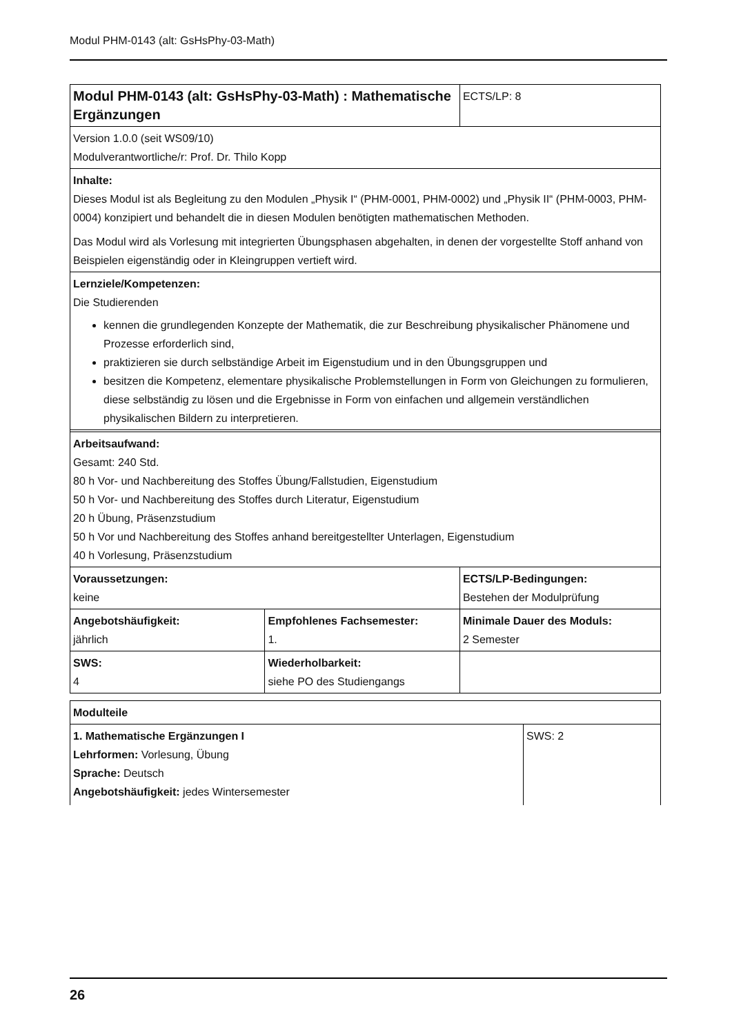Modul PHM-0143 (alt: GsHsPhy-03-Math)
| Modul PHM-0143 (alt: GsHsPhy-03-Math) : Mathematische Ergänzungen | | ECTS/LP: 8 |
| Version 1.0.0 (seit WS09/10) Modulverantwortliche/r: Prof. Dr. Thilo Kopp | | |
| Inhalte: Dieses Modul ist als Begleitung zu den Modulen „Physik I“ (PHM-0001, PHM-0002) und „Physik II“ (PHM-0003, PHM-0004) konzipiert und behandelt die in diesen Modulen benötigten mathematischen Methoden. Das Modul wird als Vorlesung mit integrierten Übungsphasen abgehalten, in denen der vorgestellte Stoff anhand von Beispielen eigenständig oder in Kleingruppen vertieft wird. | | |
| Lernziele/Kompetenzen: Die Studierenden kennen die grundlegenden Konzepte der Mathematik, die zur Beschreibung physikalischer Phänomene und Prozesse erforderlich sind, praktizieren sie durch selbständige Arbeit im Eigenstudium und in den Übungsgruppen und besitzen die Kompetenz, elementare physikalische Problemstellungen in Form von Gleichungen zu formulieren, diese selbständig zu lösen und die Ergebnisse in Form von einfachen und allgemein verständlichen physikalischen Bildern zu interpretieren. | | |
| Arbeitsaufwand: Gesamt: 240 Std. 80 h Vor- und Nachbereitung des Stoffes Übung/Fallstudien, Eigenstudium 50 h Vor- und Nachbereitung des Stoffes durch Literatur, Eigenstudium 20 h Übung, Präsenzstudium 50 h Vor und Nachbereitung des Stoffes anhand bereitgestellter Unterlagen, Eigenstudium 40 h Vorlesung, Präsenzstudium | | |
| Voraussetzungen: keine | | ECTS/LP-Bedingungen: Bestehen der Modulprüfung |
| Angebotshäufigkeit: jährlich | Empfohlenes Fachsemester: 1. | Minimale Dauer des Moduls: 2 Semester |
| SWS: 4 | Wiederholbarkeit: siehe PO des Studiengangs | |
| Modulteile | |
| 1. Mathematische Ergänzungen I Lehrformen: Vorlesung, Übung Sprache: Deutsch Angebotshäufigkeit: jedes Wintersemester | SWS: 2 |
26